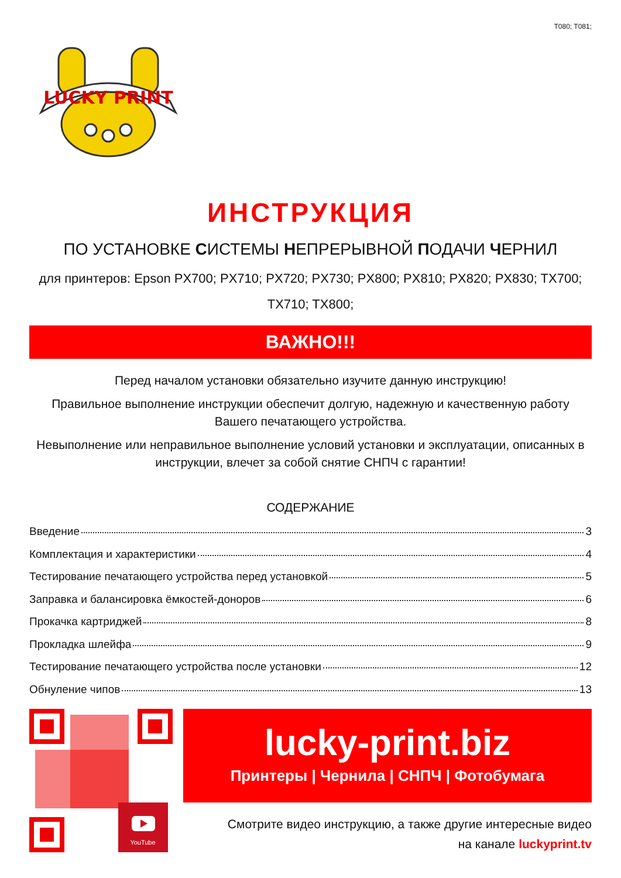T080; T081;
LUCKY PRINT
ИНСТРУКЦИЯ
ПО УСТАНОВКЕ СИСТЕМЫ НЕПРЕРЫВНОЙ ПОДАЧИ ЧЕРНИЛ
для принтеров: Epson PX700; PX710; PX720; PX730; PX800; PX810; PX820; PX830; TX700;
TX710; TX800;
ВАЖНО!!!
Перед началом установки обязательно изучите данную инструкцию!
Правильное выполнение инструкции обеспечит долгую, надежную и качественную работу Вашего печатающего устройства.
Невыполнение или неправильное выполнение условий установки и эксплуатации, описанных в инструкции, влечет за собой снятие СНПЧ с гарантии!
СОДЕРЖАНИЕ
Введение 3
Комплектация и характеристики 4
Тестирование печатающего устройства перед установкой 5
Заправка и балансировка ёмкостей-доноров 6
Прокачка картриджей 8
Прокладка шлейфа 9
Тестирование печатающего устройства после установки 12
Обнуление чипов 13
YouTube
lucky-print.biz
Принтеры | Чернила | СНПЧ | Фотобумага
Смотрите видео инструкцию, а также другие интересные видео
на канале luckyprint.tv